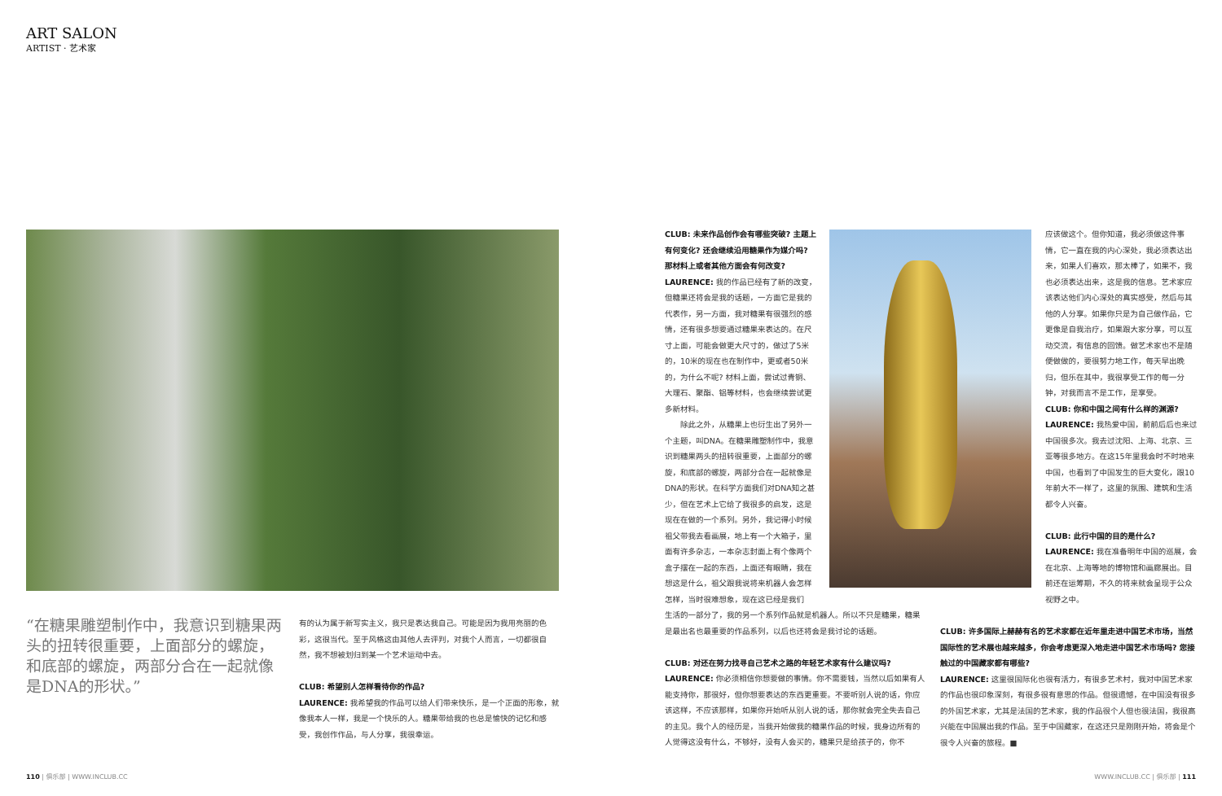ART SALON
ARTIST · 艺术家
“在糖果雕塑制作中，我意识到糖果两头的扭转很重要，上面部分的螺旋，和底部的螺旋，两部分合在一起就像是DNA的形状。”
有的认为属于新写实主义，我只是表达我自己。可能是因为我用亮丽的色彩，这很当代。至于风格这由其他人去评判，对我个人而言，一切都很自然，我不想被划归到某一个艺术运动中去。
CLUB: 希望别人怎样看待你的作品?
LAURENCE: 我希望我的作品可以给人们带来快乐，是一个正面的形象，就像我本人一样，我是一个快乐的人。糖果带给我的也总是愉快的记忆和感受，我创作作品，与人分享，我很幸运。
CLUB: 未来作品创作会有哪些突破? 主题上有何变化? 还会继续沿用糖果作为媒介吗? 那材料上或者其他方面会有何改变?
LAURENCE: 我的作品已经有了新的改变，但糖果还将会是我的话题，一方面它是我的代表作，另一方面，我对糖果有很强烈的感情，还有很多想要通过糖果来表达的。在尺寸上面，可能会做更大尺寸的，做过了5米的，10米的现在也在制作中，更或者50米的，为什么不呢? 材料上面，尝试过青铜、大理石、聚酯、铝等材料，也会继续尝试更多新材料。
　　除此之外，从糖果上也衍生出了另外一个主题，叫DNA。在糖果雕塑制作中，我意识到糖果两头的扭转很重要，上面部分的螺旋，和底部的螺旋，两部分合在一起就像是DNA的形状。在科学方面我们对DNA知之甚少，但在艺术上它给了我很多的启发，这是现在在做的一个系列。另外，我记得小时候祖父带我去看画展，地上有一个大箱子，里面有许多杂志，一本杂志封面上有个像两个盒子摆在一起的东西，上面还有眼睛，我在想这是什么，祖父跟我说将来机器人会怎样怎样，当时很难想象，现在这已经是我们
生活的一部分了，我的另一个系列作品就是机器人。所以不只是糖果，糖果是最出名也最重要的作品系列，以后也还将会是我讨论的话题。
CLUB: 对还在努力找寻自己艺术之路的年轻艺术家有什么建议吗?
LAURENCE: 你必须相信你想要做的事情。你不需要钱，当然以后如果有人能支持你，那很好，但你想要表达的东西更重要。不要听别人说的话，你应该这样，不应该那样，如果你开始听从别人说的话，那你就会完全失去自己的主见。我个人的经历是，当我开始做我的糖果作品的时候，我身边所有的人觉得这没有什么，不够好，没有人会买的，糖果只是给孩子的，你不
应该做这个。但你知道，我必须做这件事情，它一直在我的内心深处，我必须表达出来，如果人们喜欢，那太棒了，如果不，我也必须表达出来，这是我的信息。艺术家应该表达他们内心深处的真实感受，然后与其他的人分享。如果你只是为自己做作品，它更像是自我治疗，如果跟大家分享，可以互动交流，有信息的回馈。做艺术家也不是随便做做的，要很努力地工作，每天早出晚归，但乐在其中，我很享受工作的每一分钟，对我而言不是工作，是享受。
CLUB: 你和中国之间有什么样的渊源?
LAURENCE: 我热爱中国，前前后后也来过中国很多次。我去过沈阳、上海、北京、三亚等很多地方。在这15年里我会时不时地来中国，也看到了中国发生的巨大变化，跟10年前大不一样了，这里的氛围、建筑和生活都令人兴奋。
CLUB: 此行中国的目的是什么?
LAURENCE: 我在准备明年中国的巡展，会在北京、上海等地的博物馆和画廊展出。目前还在运筹期，不久的将来就会呈现于公众视野之中。
CLUB: 许多国际上赫赫有名的艺术家都在近年里走进中国艺术市场，当然国际性的艺术展也越来越多，你会考虑更深入地走进中国艺术市场吗? 您接触过的中国藏家都有哪些?
LAURENCE: 这里很国际化也很有活力，有很多艺术村，我对中国艺术家的作品也很印象深刻，有很多很有意思的作品。但很遗憾，在中国没有很多的外国艺术家，尤其是法国的艺术家，我的作品很个人但也很法国，我很高兴能在中国展出我的作品。至于中国藏家，在这还只是刚刚开始，将会是个很令人兴奋的旅程。■
110 | 俱乐部 | WWW.INCLUB.CC WWW.INCLUB.CC | 俱乐部 | 111